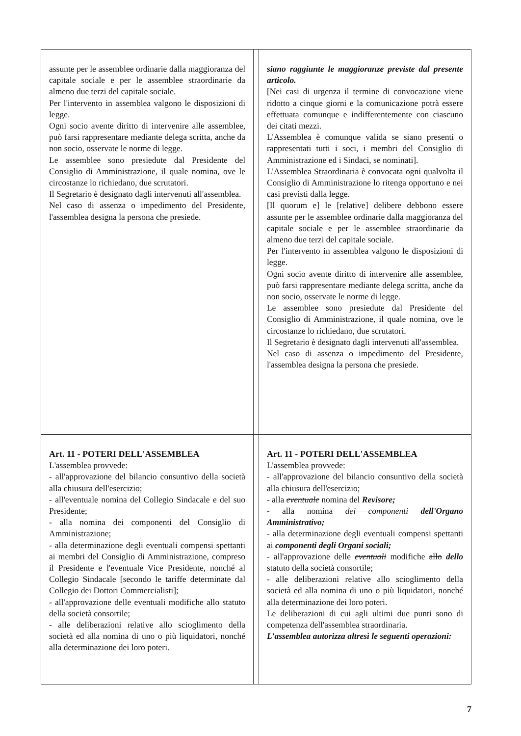| assunte per le assemblee ordinarie dalla maggioranza del capitale sociale e per le assemblee straordinarie da almeno due terzi del capitale sociale. Per l'intervento in assemblea valgono le disposizioni di legge. Ogni socio avente diritto di intervenire alle assemblee, può farsi rappresentare mediante delega scritta, anche da non socio, osservate le norme di legge. Le assemblee sono presiedute dal Presidente del Consiglio di Amministrazione, il quale nomina, ove le circostanze lo richiedano, due scrutatori. Il Segretario è designato dagli intervenuti all'assemblea. Nel caso di assenza o impedimento del Presidente, l'assemblea designa la persona che presiede. | | siano raggiunte le maggioranze previste dal presente articolo. [Nei casi di urgenza il termine di convocazione viene ridotto a cinque giorni e la comunicazione potrà essere effettuata comunque e indifferentemente con ciascuno dei citati mezzi. L'Assemblea è comunque valida se siano presenti o rappresentati tutti i soci, i membri del Consiglio di Amministrazione ed i Sindaci, se nominati]. L'Assemblea Straordinaria è convocata ogni qualvolta il Consiglio di Amministrazione lo ritenga opportuno e nei casi previsti dalla legge. [Il quorum e] le [relative] delibere debbono essere assunte per le assemblee ordinarie dalla maggioranza del capitale sociale e per le assemblee straordinarie da almeno due terzi del capitale sociale. Per l'intervento in assemblea valgono le disposizioni di legge. Ogni socio avente diritto di intervenire alle assemblee, può farsi rappresentare mediante delega scritta, anche da non socio, osservate le norme di legge. Le assemblee sono presiedute dal Presidente del Consiglio di Amministrazione, il quale nomina, ove le circostanze lo richiedano, due scrutatori. Il Segretario è designato dagli intervenuti all'assemblea. Nel caso di assenza o impedimento del Presidente, l'assemblea designa la persona che presiede. |
| Art. 11 - POTERI DELL'ASSEMBLEA L'assemblea provvede: - all'approvazione del bilancio consuntivo della società alla chiusura dell'esercizio; - all'eventuale nomina del Collegio Sindacale e del suo Presidente; - alla nomina dei componenti del Consiglio di Amministrazione; - alla determinazione degli eventuali compensi spettanti ai membri del Consiglio di Amministrazione, compreso il Presidente e l'eventuale Vice Presidente, nonché al Collegio Sindacale [secondo le tariffe determinate dal Collegio dei Dottori Commercialisti]; - all'approvazione delle eventuali modifiche allo statuto della società consortile; - alle deliberazioni relative allo scioglimento della società ed alla nomina di uno o più liquidatori, nonché alla determinazione dei loro poteri. | | Art. 11 - POTERI DELL'ASSEMBLEA L'assemblea provvede: - all'approvazione del bilancio consuntivo della società alla chiusura dell'esercizio; - alla eventuale nomina del Revisore; - alla nomina dei componenti dell'Organo Amministrativo; - alla determinazione degli eventuali compensi spettanti ai componenti degli Organi sociali; - all'approvazione delle eventuali modifiche allo dello statuto della società consortile; - alle deliberazioni relative allo scioglimento della società ed alla nomina di uno o più liquidatori, nonché alla determinazione dei loro poteri. Le deliberazioni di cui agli ultimi due punti sono di competenza dell'assemblea straordinaria. L'assemblea autorizza altresì le seguenti operazioni: |
7